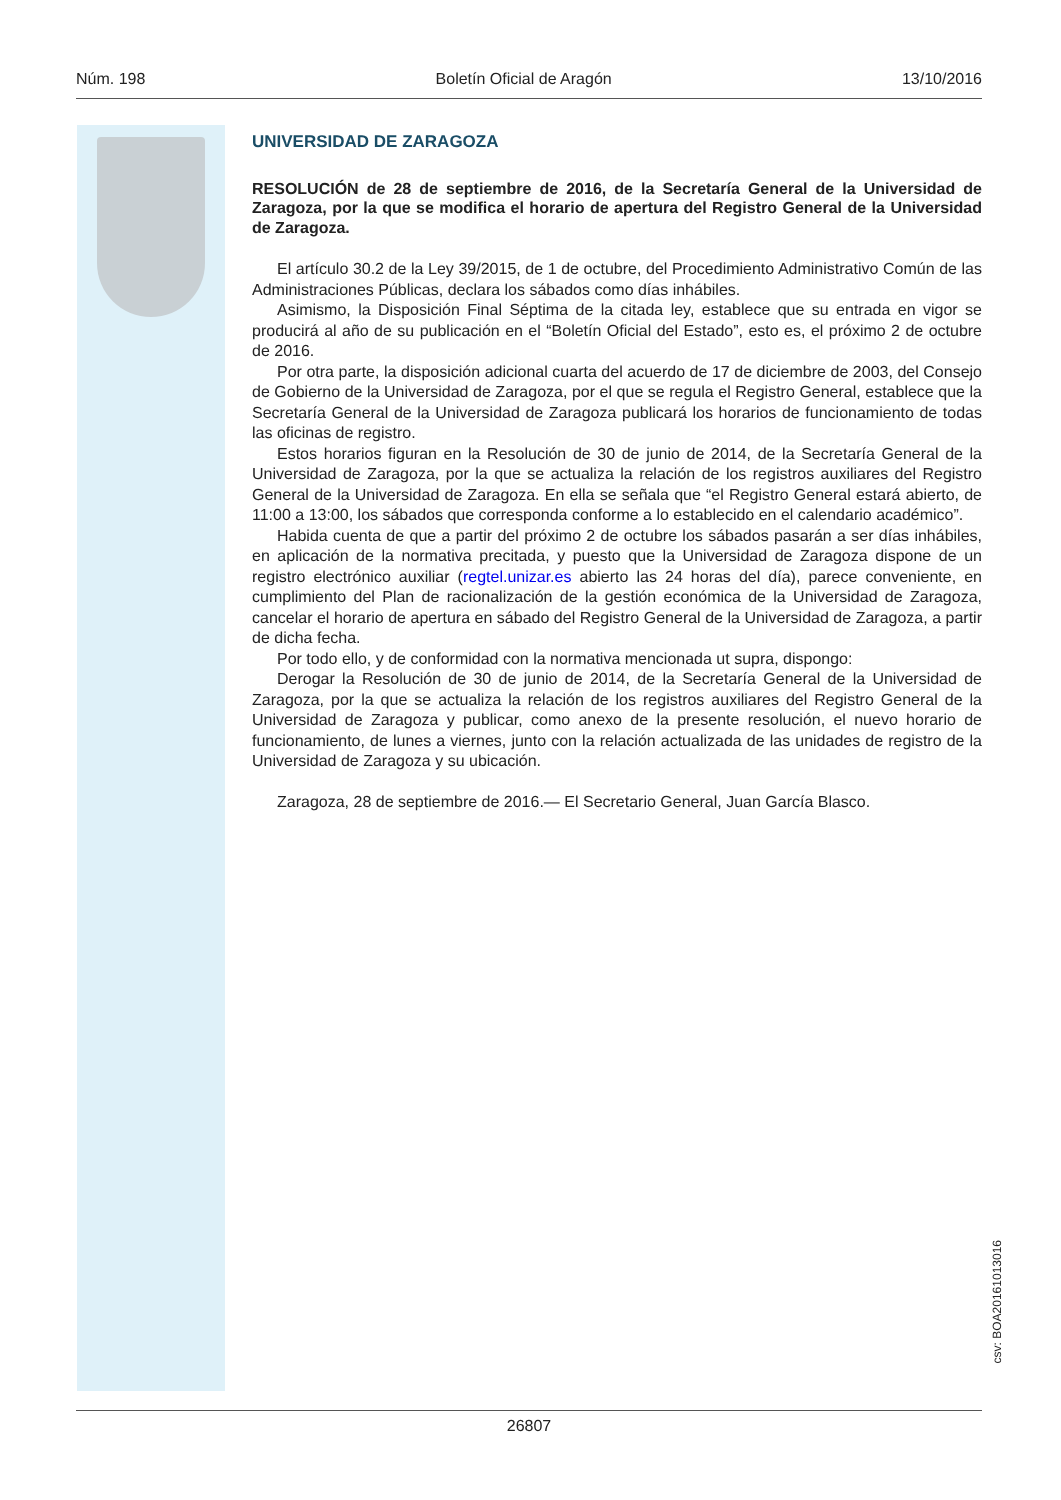Núm. 198 Boletín Oficial de Aragón 13/10/2016
UNIVERSIDAD DE ZARAGOZA
RESOLUCIÓN de 28 de septiembre de 2016, de la Secretaría General de la Universidad de Zaragoza, por la que se modifica el horario de apertura del Registro General de la Universidad de Zaragoza.
El artículo 30.2 de la Ley 39/2015, de 1 de octubre, del Procedimiento Administrativo Común de las Administraciones Públicas, declara los sábados como días inhábiles.
Asimismo, la Disposición Final Séptima de la citada ley, establece que su entrada en vigor se producirá al año de su publicación en el “Boletín Oficial del Estado”, esto es, el próximo 2 de octubre de 2016.
Por otra parte, la disposición adicional cuarta del acuerdo de 17 de diciembre de 2003, del Consejo de Gobierno de la Universidad de Zaragoza, por el que se regula el Registro General, establece que la Secretaría General de la Universidad de Zaragoza publicará los horarios de funcionamiento de todas las oficinas de registro.
Estos horarios figuran en la Resolución de 30 de junio de 2014, de la Secretaría General de la Universidad de Zaragoza, por la que se actualiza la relación de los registros auxiliares del Registro General de la Universidad de Zaragoza. En ella se señala que “el Registro General estará abierto, de 11:00 a 13:00, los sábados que corresponda conforme a lo establecido en el calendario académico”.
Habida cuenta de que a partir del próximo 2 de octubre los sábados pasarán a ser días inhábiles, en aplicación de la normativa precitada, y puesto que la Universidad de Zaragoza dispone de un registro electrónico auxiliar (regtel.unizar.es abierto las 24 horas del día), parece conveniente, en cumplimiento del Plan de racionalización de la gestión económica de la Universidad de Zaragoza, cancelar el horario de apertura en sábado del Registro General de la Universidad de Zaragoza, a partir de dicha fecha.
Por todo ello, y de conformidad con la normativa mencionada ut supra, dispongo:
Derogar la Resolución de 30 de junio de 2014, de la Secretaría General de la Universidad de Zaragoza, por la que se actualiza la relación de los registros auxiliares del Registro General de la Universidad de Zaragoza y publicar, como anexo de la presente resolución, el nuevo horario de funcionamiento, de lunes a viernes, junto con la relación actualizada de las unidades de registro de la Universidad de Zaragoza y su ubicación.
Zaragoza, 28 de septiembre de 2016.— El Secretario General, Juan García Blasco.
csv: BOA20161013016
26807